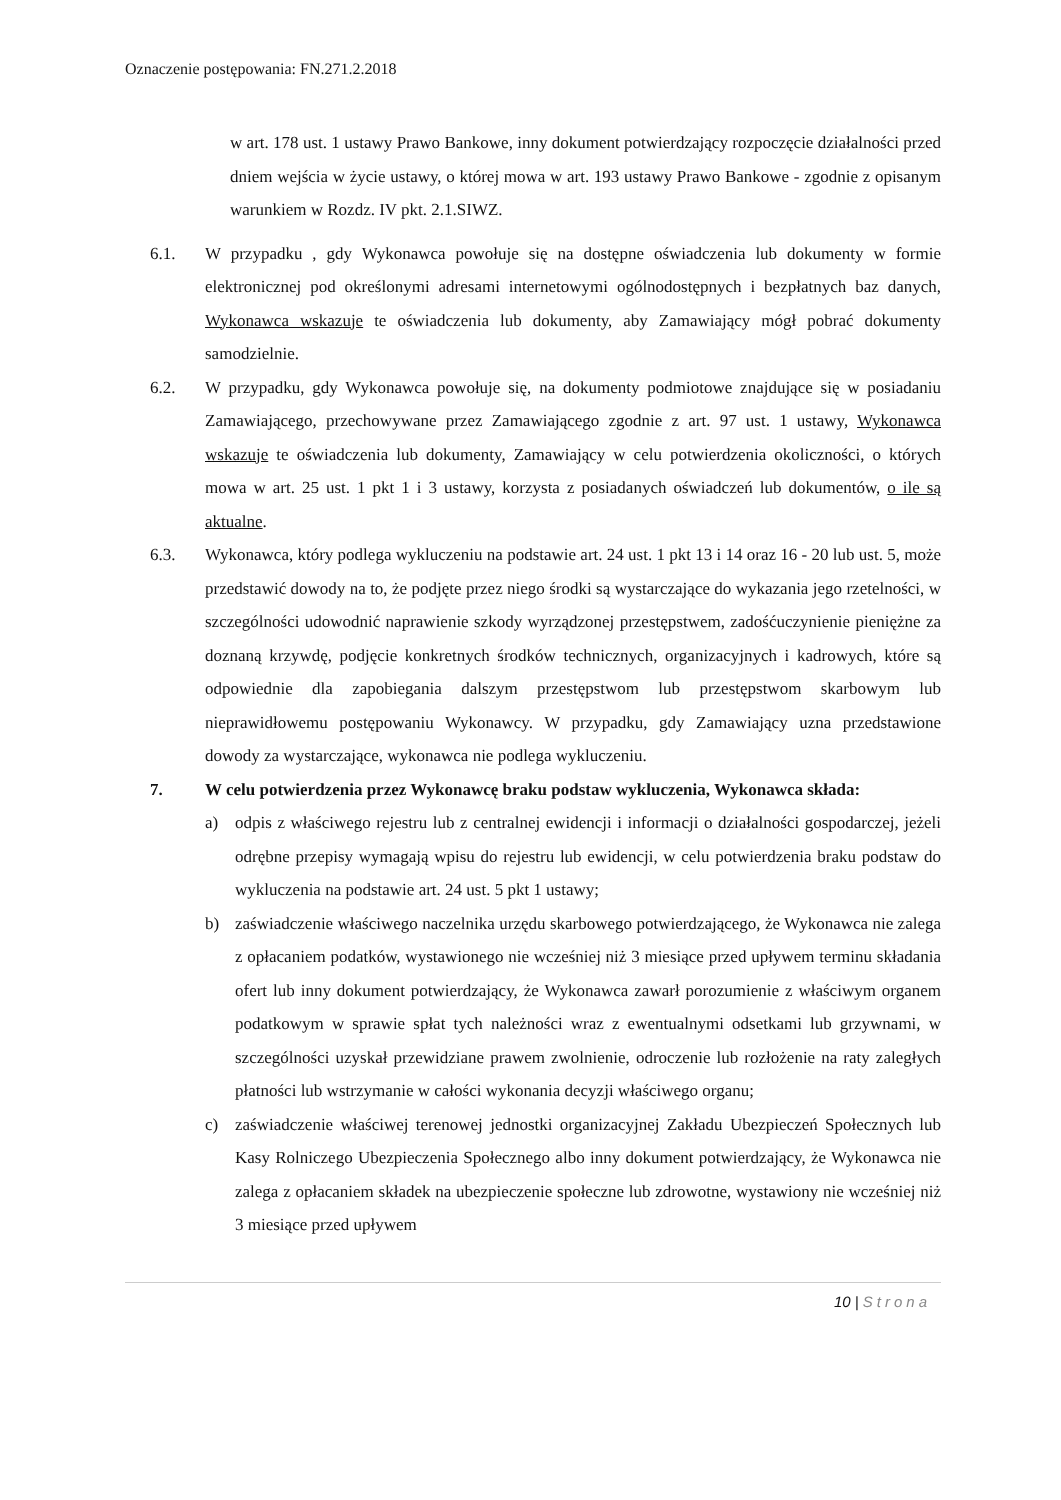Oznaczenie postępowania: FN.271.2.2018
w art. 178 ust. 1 ustawy Prawo Bankowe, inny dokument potwierdzający rozpoczęcie działalności przed dniem wejścia w życie ustawy, o której mowa w art. 193 ustawy Prawo Bankowe - zgodnie z opisanym warunkiem w Rozdz. IV pkt. 2.1.SIWZ.
6.1. W przypadku , gdy Wykonawca powołuje się na dostępne oświadczenia lub dokumenty w formie elektronicznej pod określonymi adresami internetowymi ogólnodostępnych i bezpłatnych baz danych, Wykonawca wskazuje te oświadczenia lub dokumenty, aby Zamawiający mógł pobrać dokumenty samodzielnie.
6.2. W przypadku, gdy Wykonawca powołuje się, na dokumenty podmiotowe znajdujące się w posiadaniu Zamawiającego, przechowywane przez Zamawiającego zgodnie z art. 97 ust. 1 ustawy, Wykonawca wskazuje te oświadczenia lub dokumenty, Zamawiający w celu potwierdzenia okoliczności, o których mowa w art. 25 ust. 1 pkt 1 i 3 ustawy, korzysta z posiadanych oświadczeń lub dokumentów, o ile są aktualne.
6.3. Wykonawca, który podlega wykluczeniu na podstawie art. 24 ust. 1 pkt 13 i 14 oraz 16 - 20 lub ust. 5, może przedstawić dowody na to, że podjęte przez niego środki są wystarczające do wykazania jego rzetelności, w szczególności udowodnić naprawienie szkody wyrządzonej przestępstwem, zadośćuczynienie pieniężne za doznaną krzywdę, podjęcie konkretnych środków technicznych, organizacyjnych i kadrowych, które są odpowiednie dla zapobiegania dalszym przestępstwom lub przestępstwom skarbowym lub nieprawidłowemu postępowaniu Wykonawcy. W przypadku, gdy Zamawiający uzna przedstawione dowody za wystarczające, wykonawca nie podlega wykluczeniu.
7. W celu potwierdzenia przez Wykonawcę braku podstaw wykluczenia, Wykonawca składa:
a) odpis z właściwego rejestru lub z centralnej ewidencji i informacji o działalności gospodarczej, jeżeli odrębne przepisy wymagają wpisu do rejestru lub ewidencji, w celu potwierdzenia braku podstaw do wykluczenia na podstawie art. 24 ust. 5 pkt 1 ustawy;
b) zaświadczenie właściwego naczelnika urzędu skarbowego potwierdzającego, że Wykonawca nie zalega z opłacaniem podatków, wystawionego nie wcześniej niż 3 miesiące przed upływem terminu składania ofert lub inny dokument potwierdzający, że Wykonawca zawarł porozumienie z właściwym organem podatkowym w sprawie spłat tych należności wraz z ewentualnymi odsetkami lub grzywnami, w szczególności uzyskał przewidziane prawem zwolnienie, odroczenie lub rozłożenie na raty zaległych płatności lub wstrzymanie w całości wykonania decyzji właściwego organu;
c) zaświadczenie właściwej terenowej jednostki organizacyjnej Zakładu Ubezpieczeń Społecznych lub Kasy Rolniczego Ubezpieczenia Społecznego albo inny dokument potwierdzający, że Wykonawca nie zalega z opłacaniem składek na ubezpieczenie społeczne lub zdrowotne, wystawiony nie wcześniej niż 3 miesiące przed upływem
10 | Strona